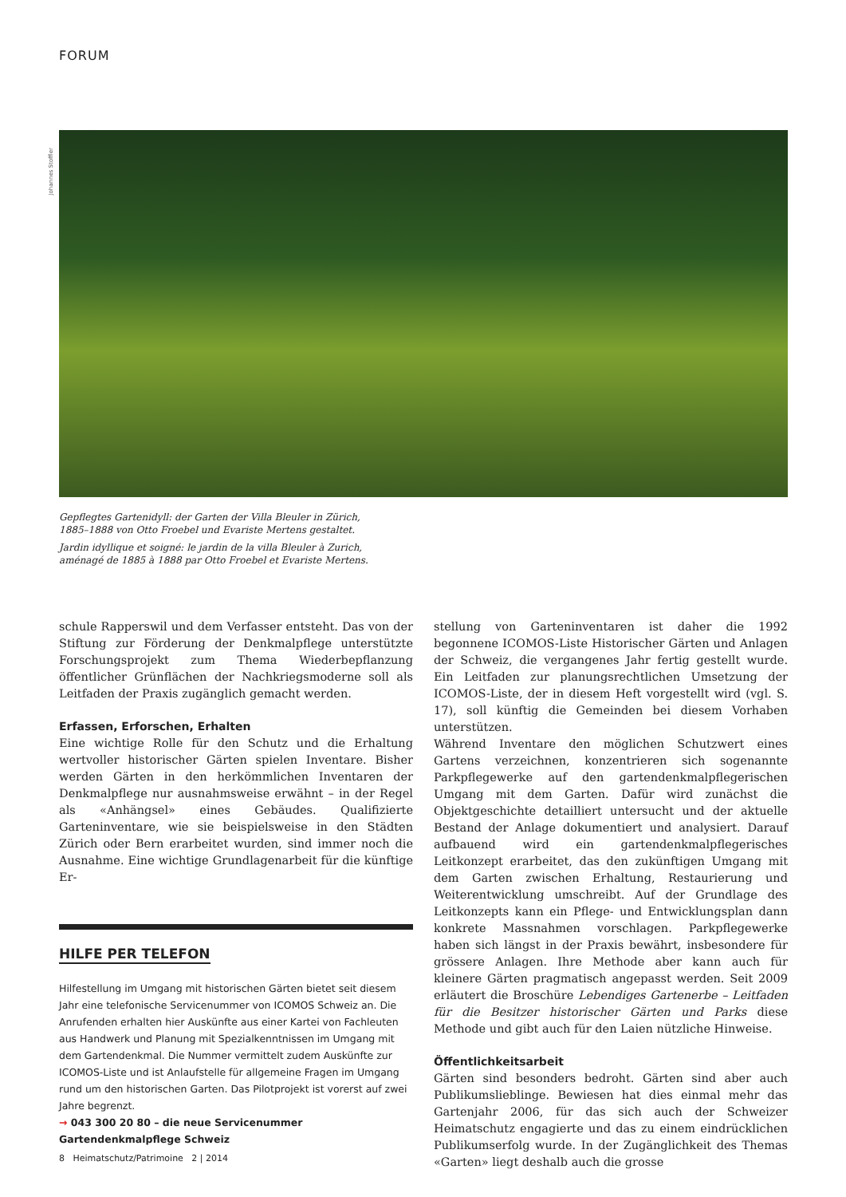FORUM
Johannes Stoffler
Gepflegtes Gartenidyll: der Garten der Villa Bleuler in Zürich, 1885–1888 von Otto Froebel und Evariste Mertens gestaltet.
Jardin idyllique et soigné: le jardin de la villa Bleuler à Zurich, aménagé de 1885 à 1888 par Otto Froebel et Evariste Mertens.
schule Rapperswil und dem Verfasser entsteht. Das von der Stiftung zur Förderung der Denkmalpflege unterstützte Forschungsprojekt zum Thema Wiederbepflanzung öffentlicher Grünflächen der Nachkriegsmoderne soll als Leitfaden der Praxis zugänglich gemacht werden.
Erfassen, Erforschen, Erhalten
Eine wichtige Rolle für den Schutz und die Erhaltung wertvoller historischer Gärten spielen Inventare. Bisher werden Gärten in den herkömmlichen Inventaren der Denkmalpflege nur ausnahmsweise erwähnt – in der Regel als «Anhängsel» eines Gebäudes. Qualifizierte Garteninventare, wie sie beispielsweise in den Städten Zürich oder Bern erarbeitet wurden, sind immer noch die Ausnahme. Eine wichtige Grundlagenarbeit für die künftige Er-
HILFE PER TELEFON
Hilfestellung im Umgang mit historischen Gärten bietet seit diesem Jahr eine telefonische Servicenummer von ICOMOS Schweiz an. Die Anrufenden erhalten hier Auskünfte aus einer Kartei von Fachleuten aus Handwerk und Planung mit Spezialkenntnissen im Umgang mit dem Gartendenkmal. Die Nummer vermittelt zudem Auskünfte zur ICOMOS-Liste und ist Anlaufstelle für allgemeine Fragen im Umgang rund um den historischen Garten. Das Pilotprojekt ist vorerst auf zwei Jahre begrenzt.
→ 043 300 20 80 – die neue Servicenummer Gartendenkmalpflege Schweiz
stellung von Garteninventaren ist daher die 1992 begonnene ICOMOS-Liste Historischer Gärten und Anlagen der Schweiz, die vergangenes Jahr fertig gestellt wurde. Ein Leitfaden zur planungsrechtlichen Umsetzung der ICOMOS-Liste, der in diesem Heft vorgestellt wird (vgl. S. 17), soll künftig die Gemeinden bei diesem Vorhaben unterstützen.
Während Inventare den möglichen Schutzwert eines Gartens verzeichnen, konzentrieren sich sogenannte Parkpflegewerke auf den gartendenkmalpflegerischen Umgang mit dem Garten. Dafür wird zunächst die Objektgeschichte detailliert untersucht und der aktuelle Bestand der Anlage dokumentiert und analysiert. Darauf aufbauend wird ein gartendenkmalpflegerisches Leitkonzept erarbeitet, das den zukünftigen Umgang mit dem Garten zwischen Erhaltung, Restaurierung und Weiterentwicklung umschreibt. Auf der Grundlage des Leitkonzepts kann ein Pflege- und Entwicklungsplan dann konkrete Massnahmen vorschlagen. Parkpflegewerke haben sich längst in der Praxis bewährt, insbesondere für grössere Anlagen. Ihre Methode aber kann auch für kleinere Gärten pragmatisch angepasst werden. Seit 2009 erläutert die Broschüre Lebendiges Gartenerbe – Leitfaden für die Besitzer historischer Gärten und Parks diese Methode und gibt auch für den Laien nützliche Hinweise.
Öffentlichkeitsarbeit
Gärten sind besonders bedroht. Gärten sind aber auch Publikumslieblinge. Bewiesen hat dies einmal mehr das Gartenjahr 2006, für das sich auch der Schweizer Heimatschutz engagierte und das zu einem eindrücklichen Publikumserfolg wurde. In der Zugänglichkeit des Themas «Garten» liegt deshalb auch die grosse
8 Heimatschutz/Patrimoine 2 | 2014